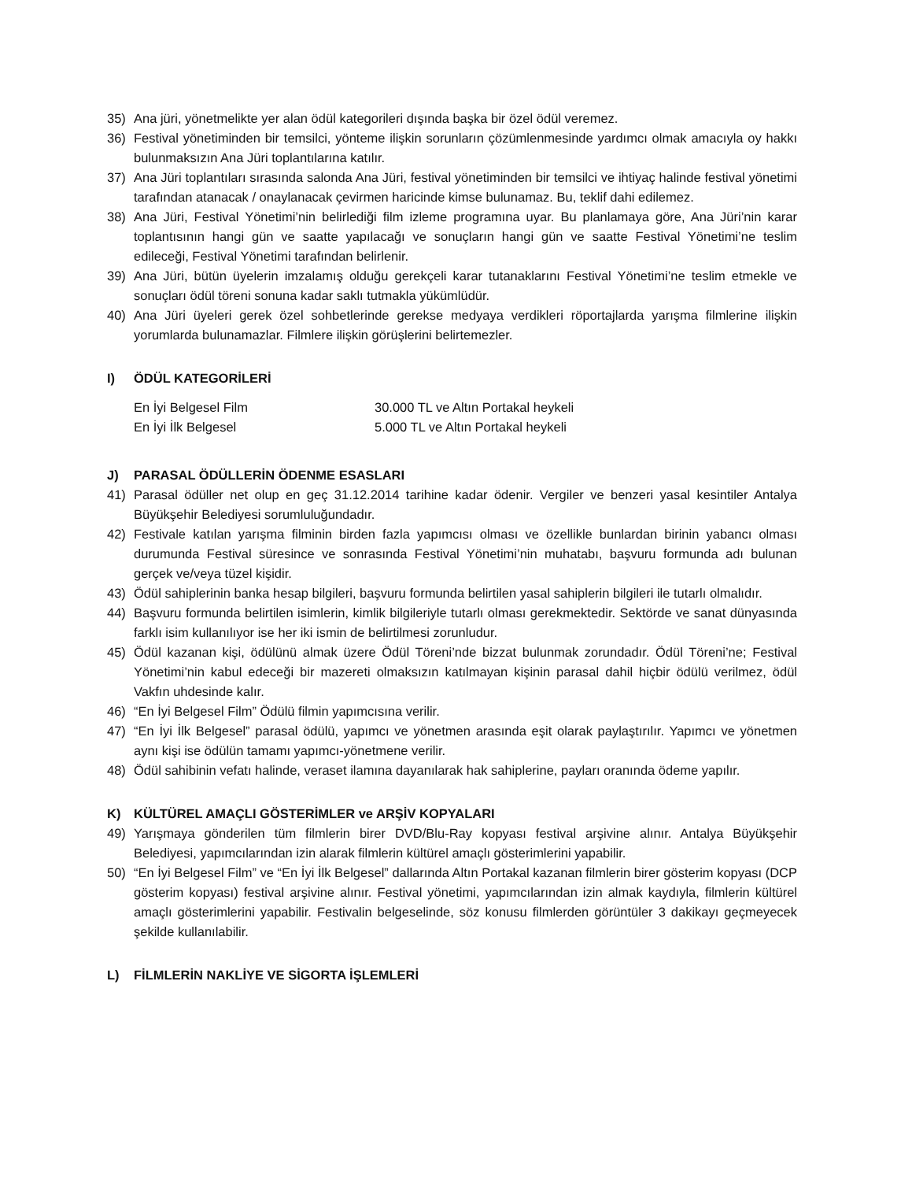35) Ana jüri, yönetmelikte yer alan ödül kategorileri dışında başka bir özel ödül veremez.
36) Festival yönetiminden bir temsilci, yönteme ilişkin sorunların çözümlenmesinde yardımcı olmak amacıyla oy hakkı bulunmaksızın Ana Jüri toplantılarına katılır.
37) Ana Jüri toplantıları sırasında salonda Ana Jüri, festival yönetiminden bir temsilci ve ihtiyaç halinde festival yönetimi tarafından atanacak / onaylanacak çevirmen haricinde kimse bulunamaz. Bu, teklif dahi edilemez.
38) Ana Jüri, Festival Yönetimi’nin belirlediği film izleme programına uyar. Bu planlamaya göre, Ana Jüri’nin karar toplantısının hangi gün ve saatte yapılacağı ve sonuçların hangi gün ve saatte Festival Yönetimi’ne teslim edileceği, Festival Yönetimi tarafından belirlenir.
39) Ana Jüri, bütün üyelerin imzalamış olduğu gerekçeli karar tutanaklarını Festival Yönetimi’ne teslim etmekle ve sonuçları ödül töreni sonuna kadar saklı tutmakla yükümlüdür.
40) Ana Jüri üyeleri gerek özel sohbetlerinde gerekse medyaya verdikleri röportajlarda yarışma filmlerine ilişkin yorumlarda bulunamazlar. Filmlere ilişkin görüşlerini belirtemezler.
I) ÖDÜL KATEGORİLERİ
En İyi Belgesel Film 30.000 TL ve Altın Portakal heykeli
En İyi İlk Belgesel 5.000 TL ve Altın Portakal heykeli
J) PARASAL ÖDÜLLERİN ÖDENME ESASLARI
41) Parasal ödüller net olup en geç 31.12.2014 tarihine kadar ödenir. Vergiler ve benzeri yasal kesintiler Antalya Büyükşehir Belediyesi sorumluluğundadır.
42) Festivale katılan yarışma filminin birden fazla yapımcısı olması ve özellikle bunlardan birinin yabancı olması durumunda Festival süresince ve sonrasında Festival Yönetimi’nin muhatabı, başvuru formunda adı bulunan gerçek ve/veya tüzel kişidir.
43) Ödül sahiplerinin banka hesap bilgileri, başvuru formunda belirtilen yasal sahiplerin bilgileri ile tutarlı olmalıdır.
44) Başvuru formunda belirtilen isimlerin, kimlik bilgileriyle tutarlı olması gerekmektedir. Sektörde ve sanat dünyasında farklı isim kullanılıyor ise her iki ismin de belirtilmesi zorunludur.
45) Ödül kazanan kişi, ödülünü almak üzere Ödül Töreni’nde bizzat bulunmak zorundadır. Ödül Töreni’ne; Festival Yönetimi’nin kabul edeceği bir mazereti olmaksızın katılmayan kişinin parasal dahil hiçbir ödülü verilmez, ödül Vakfın uhdesinde kalır.
46) “En İyi Belgesel Film” Ödülü filmin yapımcısına verilir.
47) “En İyi İlk Belgesel” parasal ödülü, yapımcı ve yönetmen arasında eşit olarak paylaştırılır. Yapımcı ve yönetmen aynı kişi ise ödülün tamamı yapımcı-yönetmene verilir.
48) Ödül sahibinin vefatı halinde, veraset ilamına dayanılarak hak sahiplerine, payları oranında ödeme yapılır.
K) KÜLTÜREL AMAÇLI GÖSTERİMLER ve ARŞİV KOPYALARI
49) Yarışmaya gönderilen tüm filmlerin birer DVD/Blu-Ray kopyası festival arşivine alınır. Antalya Büyükşehir Belediyesi, yapımcılarından izin alarak filmlerin kültürel amaçlı gösterimlerini yapabilir.
50) “En İyi Belgesel Film” ve “En İyi İlk Belgesel” dallarında Altın Portakal kazanan filmlerin birer gösterim kopyası (DCP gösterim kopyası) festival arşivine alınır. Festival yönetimi, yapımcılarından izin almak kaydıyla, filmlerin kültürel amaçlı gösterimlerini yapabilir. Festivalin belgeselinde, söz konusu filmlerden görüntüler 3 dakikayı geçmeyecek şekilde kullanılabilir.
L) FİLMLERİN NAKLİYE VE SİGORTA İŞLEMLERİ